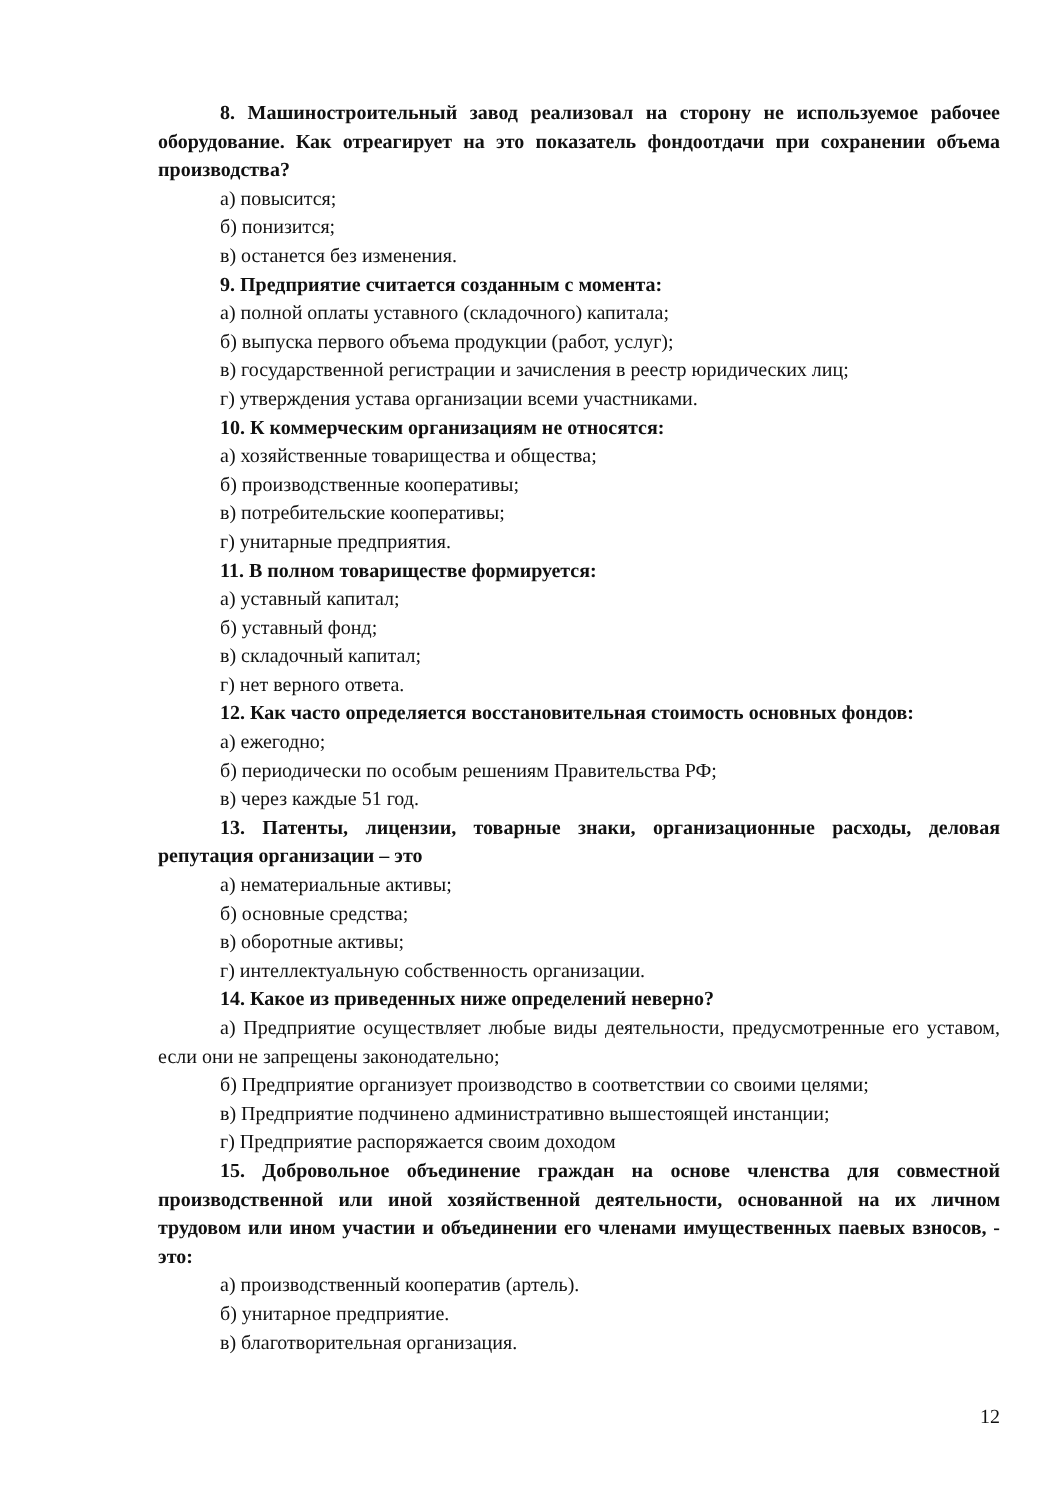8. Машиностроительный завод реализовал на сторону не используемое рабочее оборудование. Как отреагирует на это показатель фондоотдачи при сохранении объема производства?
а) повысится;
б) понизится;
в) останется без изменения.
9. Предприятие считается созданным с момента:
а) полной оплаты уставного (складочного) капитала;
б) выпуска первого объема продукции (работ, услуг);
в) государственной регистрации и зачисления в реестр юридических лиц;
г) утверждения устава организации всеми участниками.
10. К коммерческим организациям не относятся:
а) хозяйственные товарищества и общества;
б) производственные кооперативы;
в) потребительские кооперативы;
г) унитарные предприятия.
11. В полном товариществе формируется:
а) уставный капитал;
б) уставный фонд;
в) складочный капитал;
г) нет верного ответа.
12. Как часто определяется восстановительная стоимость основных фондов:
а) ежегодно;
б) периодически по особым решениям Правительства РФ;
в) через каждые 51 год.
13. Патенты, лицензии, товарные знаки, организационные расходы, деловая репутация организации – это
а) нематериальные активы;
б) основные средства;
в) оборотные активы;
г) интеллектуальную собственность организации.
14. Какое из приведенных ниже определений неверно?
а) Предприятие осуществляет любые виды деятельности, предусмотренные его уставом, если они не запрещены законодательно;
б) Предприятие организует производство в соответствии со своими целями;
в) Предприятие подчинено административно вышестоящей инстанции;
г) Предприятие распоряжается своим доходом
15. Добровольное объединение граждан на основе членства для совместной производственной или иной хозяйственной деятельности, основанной на их личном трудовом или ином участии и объединении его членами имущественных паевых взносов, - это:
а) производственный кооператив (артель).
б) унитарное предприятие.
в) благотворительная организация.
12